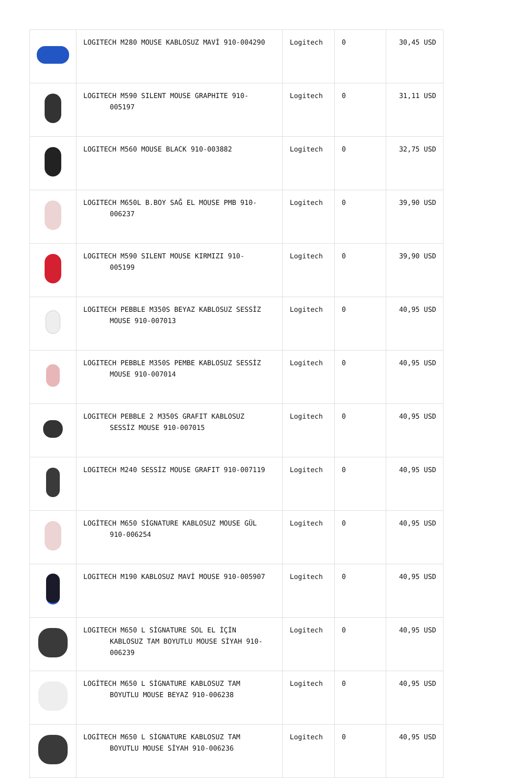| | LOGITECH M280 MOUSE KABLOSUZ MAVİ 910-004290 | Logitech | 0 | 30,45 USD |
| | LOGITECH M590 SILENT MOUSE GRAPHITE 910- 005197 | Logitech | 0 | 31,11 USD |
| | LOGITECH M560 MOUSE BLACK 910-003882 | Logitech | 0 | 32,75 USD |
| | LOGITECH M650L B.BOY SAĞ EL MOUSE PMB 910- 006237 | Logitech | 0 | 39,90 USD |
| | LOGITECH M590 SILENT MOUSE KIRMIZI 910- 005199 | Logitech | 0 | 39,90 USD |
| | LOGITECH PEBBLE M350S BEYAZ KABLOSUZ SESSİZ MOUSE 910-007013 | Logitech | 0 | 40,95 USD |
| | LOGITECH PEBBLE M350S PEMBE KABLOSUZ SESSİZ MOUSE 910-007014 | Logitech | 0 | 40,95 USD |
| | LOGITECH PEBBLE 2 M350S GRAFIT KABLOSUZ SESSİZ MOUSE 910-007015 | Logitech | 0 | 40,95 USD |
| | LOGITECH M240 SESSİZ MOUSE GRAFIT 910-007119 | Logitech | 0 | 40,95 USD |
| | LOGİTECH M650 SİGNATURE KABLOSUZ MOUSE GÜL 910-006254 | Logitech | 0 | 40,95 USD |
| | LOGITECH M190 KABLOSUZ MAVİ MOUSE 910-005907 | Logitech | 0 | 40,95 USD |
| | LOGITECH M650 L SİGNATURE SOL EL İÇİN KABLOSUZ TAM BOYUTLU MOUSE SİYAH 910- 006239 | Logitech | 0 | 40,95 USD |
| | LOGİTECH M650 L SİGNATURE KABLOSUZ TAM BOYUTLU MOUSE BEYAZ 910-006238 | Logitech | 0 | 40,95 USD |
| | LOGİTECH M650 L SİGNATURE KABLOSUZ TAM BOYUTLU MOUSE SİYAH 910-006236 | Logitech | 0 | 40,95 USD |